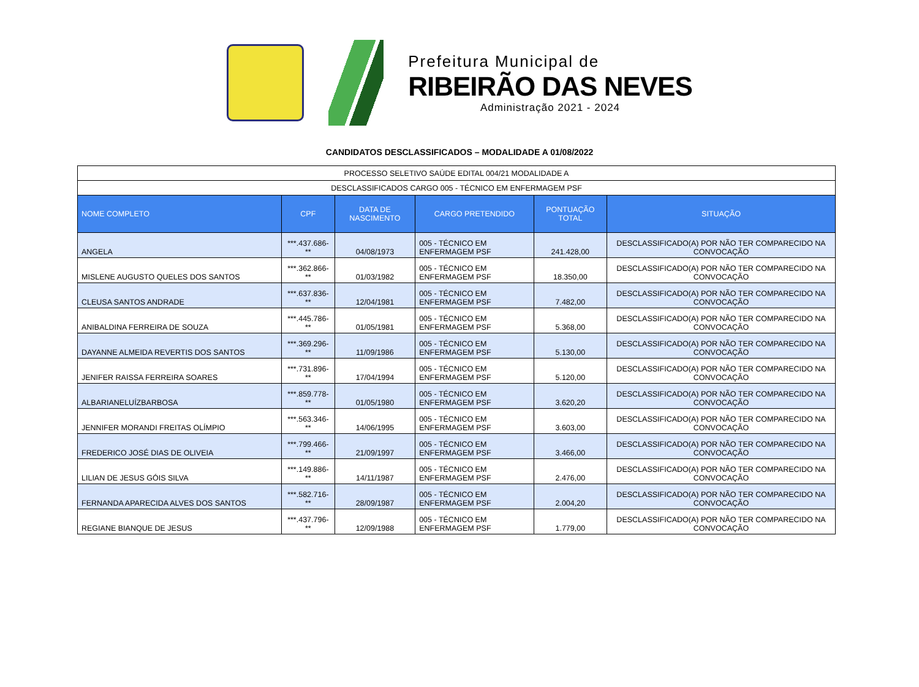Prefeitura Municipal de
RIBEIRÃO DAS NEVES
Administração 2021 - 2024
CANDIDATOS DESCLASSIFICADOS – MODALIDADE A 01/08/2022
| PROCESSO SELETIVO SAÚDE EDITAL 004/21 MODALIDADE A | | | | | |
| DESCLASSIFICADOS CARGO 005 - TÉCNICO EM ENFERMAGEM PSF | | | | | |
| NOME COMPLETO | CPF | DATA DE NASCIMENTO | CARGO PRETENDIDO | PONTUAÇÃO TOTAL | SITUAÇÃO |
| ANGELA | ***.437.686-** | 04/08/1973 | 005 - TÉCNICO EM ENFERMAGEM PSF | 241.428,00 | DESCLASSIFICADO(A) POR NÃO TER COMPARECIDO NA CONVOCAÇÃO |
| MISLENE AUGUSTO QUELES DOS SANTOS | ***.362.866-** | 01/03/1982 | 005 - TÉCNICO EM ENFERMAGEM PSF | 18.350,00 | DESCLASSIFICADO(A) POR NÃO TER COMPARECIDO NA CONVOCAÇÃO |
| CLEUSA SANTOS ANDRADE | ***.637.836-** | 12/04/1981 | 005 - TÉCNICO EM ENFERMAGEM PSF | 7.482,00 | DESCLASSIFICADO(A) POR NÃO TER COMPARECIDO NA CONVOCAÇÃO |
| ANIBALDINA FERREIRA DE SOUZA | ***.445.786-** | 01/05/1981 | 005 - TÉCNICO EM ENFERMAGEM PSF | 5.368,00 | DESCLASSIFICADO(A) POR NÃO TER COMPARECIDO NA CONVOCAÇÃO |
| DAYANNE ALMEIDA REVERTIS DOS SANTOS | ***.369.296-** | 11/09/1986 | 005 - TÉCNICO EM ENFERMAGEM PSF | 5.130,00 | DESCLASSIFICADO(A) POR NÃO TER COMPARECIDO NA CONVOCAÇÃO |
| JENIFER RAISSA FERREIRA SOARES | ***.731.896-** | 17/04/1994 | 005 - TÉCNICO EM ENFERMAGEM PSF | 5.120,00 | DESCLASSIFICADO(A) POR NÃO TER COMPARECIDO NA CONVOCAÇÃO |
| ALBARIANELUÍZBARBOSA | ***.859.778-** | 01/05/1980 | 005 - TÉCNICO EM ENFERMAGEM PSF | 3.620,20 | DESCLASSIFICADO(A) POR NÃO TER COMPARECIDO NA CONVOCAÇÃO |
| JENNIFER MORANDI FREITAS OLÍMPIO | ***.563.346-** | 14/06/1995 | 005 - TÉCNICO EM ENFERMAGEM PSF | 3.603,00 | DESCLASSIFICADO(A) POR NÃO TER COMPARECIDO NA CONVOCAÇÃO |
| FREDERICO JOSÉ DIAS DE OLIVEIA | ***.799.466-** | 21/09/1997 | 005 - TÉCNICO EM ENFERMAGEM PSF | 3.466,00 | DESCLASSIFICADO(A) POR NÃO TER COMPARECIDO NA CONVOCAÇÃO |
| LILIAN DE JESUS GÓIS SILVA | ***.149.886-** | 14/11/1987 | 005 - TÉCNICO EM ENFERMAGEM PSF | 2.476,00 | DESCLASSIFICADO(A) POR NÃO TER COMPARECIDO NA CONVOCAÇÃO |
| FERNANDA APARECIDA ALVES DOS SANTOS | ***.582.716-** | 28/09/1987 | 005 - TÉCNICO EM ENFERMAGEM PSF | 2.004,20 | DESCLASSIFICADO(A) POR NÃO TER COMPARECIDO NA CONVOCAÇÃO |
| REGIANE BIANQUE DE JESUS | ***.437.796-** | 12/09/1988 | 005 - TÉCNICO EM ENFERMAGEM PSF | 1.779,00 | DESCLASSIFICADO(A) POR NÃO TER COMPARECIDO NA CONVOCAÇÃO |